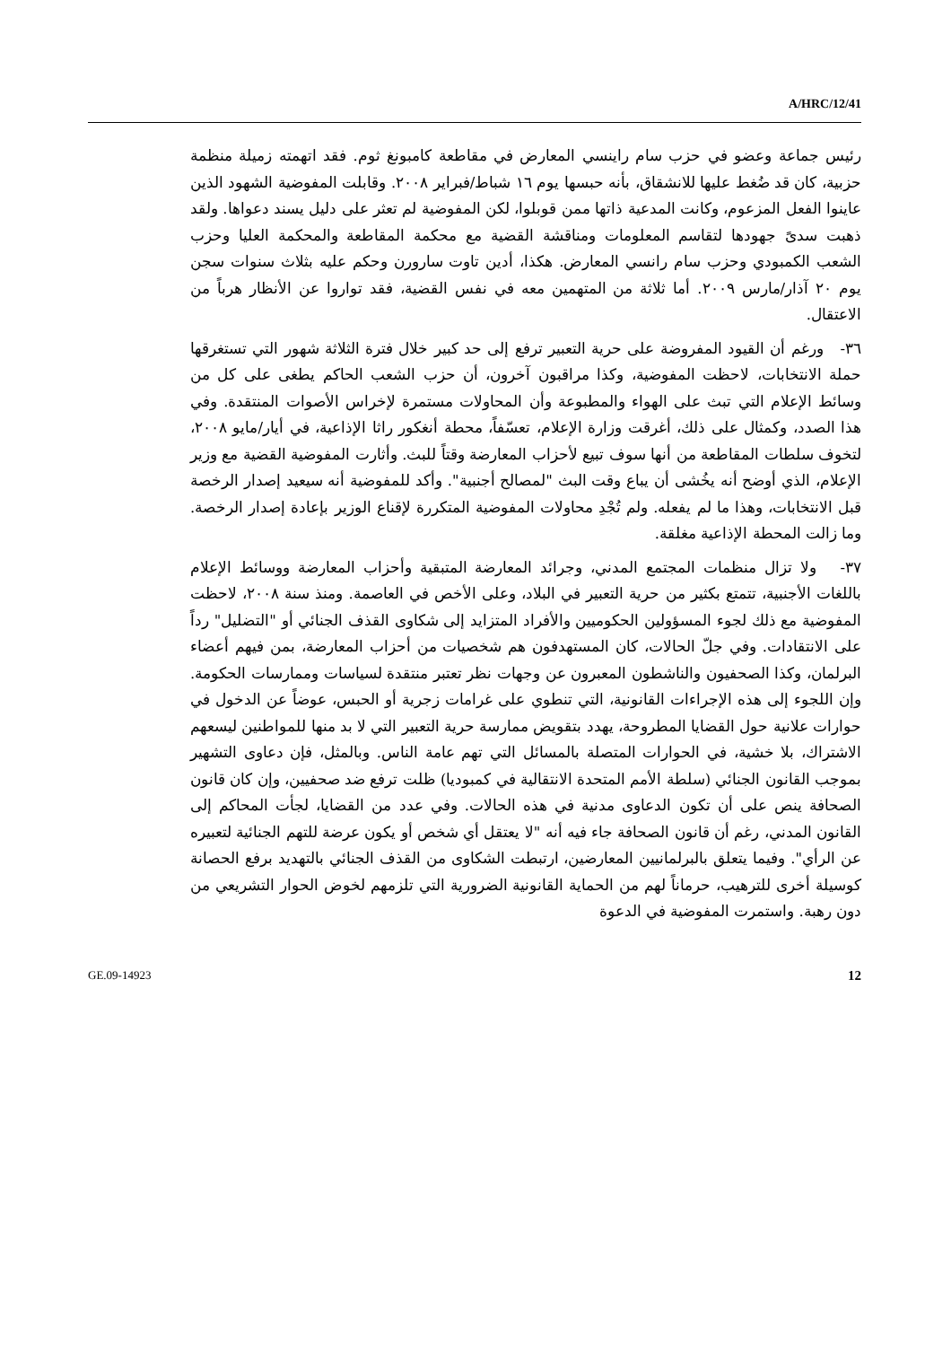A/HRC/12/41
رئيس جماعة وعضو في حزب سام راينسي المعارض في مقاطعة كامبونغ ثوم. فقد اتهمته زميلة منظمة حزبية، كان قد ضُغط عليها للانشقاق، بأنه حبسها يوم ١٦ شباط/فبراير ٢٠٠٨. وقابلت المفوضية الشهود الذين عاينوا الفعل المزعوم، وكانت المدعية ذاتها ممن قوبلوا، لكن المفوضية لم تعثر على دليل يسند دعواها. ولقد ذهبت سدىً جهودها لتقاسم المعلومات ومناقشة القضية مع محكمة المقاطعة والمحكمة العليا وحزب الشعب الكمبودي وحزب سام رانسي المعارض. هكذا، أدين تاوت سارورن وحكم عليه بثلاث سنوات سجن يوم ٢٠ آذار/مارس ٢٠٠٩. أما ثلاثة من المتهمين معه في نفس القضية، فقد تواروا عن الأنظار هرباً من الاعتقال.
٣٦- ورغم أن القيود المفروضة على حرية التعبير ترفع إلى حد كبير خلال فترة الثلاثة شهور التي تستغرقها حملة الانتخابات، لاحظت المفوضية، وكذا مراقبون آخرون، أن حزب الشعب الحاكم يطغى على كل من وسائط الإعلام التي تبث على الهواء والمطبوعة وأن المحاولات مستمرة لإخراس الأصوات المنتقدة. وفي هذا الصدد، وكمثال على ذلك، أغرقت وزارة الإعلام، تعسّفاً، محطة أنغكور راثا الإذاعية، في أيار/مايو ٢٠٠٨، لتخوف سلطات المقاطعة من أنها سوف تبيع لأحزاب المعارضة وقتاً للبث. وأثارت المفوضية القضية مع وزير الإعلام، الذي أوضح أنه يخُشى أن يباع وقت البث "لمصالح أجنبية". وأكد للمفوضية أنه سيعيد إصدار الرخصة قبل الانتخابات، وهذا ما لم يفعله. ولم تُجْدِ محاولات المفوضية المتكررة لإقناع الوزير بإعادة إصدار الرخصة. وما زالت المحطة الإذاعية مغلقة.
٣٧- ولا تزال منظمات المجتمع المدني، وجرائد المعارضة المتبقية وأحزاب المعارضة ووسائط الإعلام باللغات الأجنبية، تتمتع بكثير من حرية التعبير في البلاد، وعلى الأخص في العاصمة. ومنذ سنة ٢٠٠٨، لاحظت المفوضية مع ذلك لجوء المسؤولين الحكوميين والأفراد المتزايد إلى شكاوى القذف الجنائي أو "التضليل" رداً على الانتقادات. وفي جلّ الحالات، كان المستهدفون هم شخصيات من أحزاب المعارضة، بمن فيهم أعضاء البرلمان، وكذا الصحفيون والناشطون المعبرون عن وجهات نظر تعتبر منتقدة لسياسات وممارسات الحكومة. وإن اللجوء إلى هذه الإجراءات القانونية، التي تنطوي على غرامات زجرية أو الحبس، عوضاً عن الدخول في حوارات علانية حول القضايا المطروحة، يهدد بتقويض ممارسة حرية التعبير التي لا بد منها للمواطنين ليسعهم الاشتراك، بلا خشية، في الحوارات المتصلة بالمسائل التي تهم عامة الناس. وبالمثل، فإن دعاوى التشهير بموجب القانون الجنائي (سلطة الأمم المتحدة الانتقالية في كمبوديا) ظلت ترفع ضد صحفيين، وإن كان قانون الصحافة ينص على أن تكون الدعاوى مدنية في هذه الحالات. وفي عدد من القضايا، لجأت المحاكم إلى القانون المدني، رغم أن قانون الصحافة جاء فيه أنه "لا يعتقل أي شخص أو يكون عرضة للتهم الجنائية لتعبيره عن الرأي". وفيما يتعلق بالبرلمانيين المعارضين، ارتبطت الشكاوى من القذف الجنائي بالتهديد برفع الحصانة كوسيلة أخرى للترهيب، حرماناً لهم من الحماية القانونية الضرورية التي تلزمهم لخوض الحوار التشريعي من دون رهبة. واستمرت المفوضية في الدعوة
GE.09-14923 12